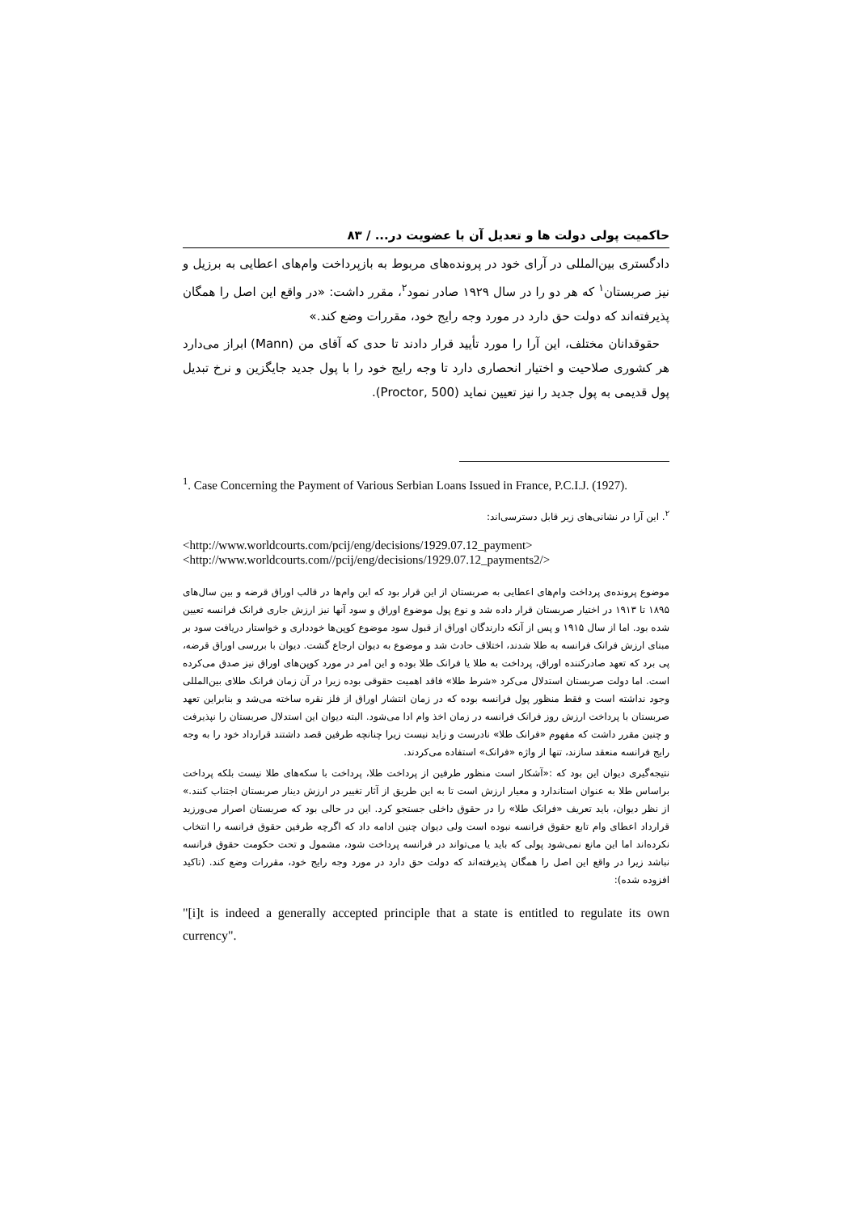حاکمیت پولی دولت ها و تعدیل آن با عضویت در... / ۸۳
دادگستری بین‌المللی در آرای خود در پرونده‌های مربوط به بازپرداخت وام‌های اعطایی به برزیل و نیز صربستان<sup>۱</sup> که هر دو را در سال ۱۹۲۹ صادر نمود<sup>۲</sup>، مقرر داشت: «در واقع این اصل را همگان پذیرفته‌اند که دولت حق دارد در مورد وجه رایج خود، مقررات وضع کند.»
حقوقدانان مختلف، این آرا را مورد تأیید قرار دادند تا حدی که آقای من (Mann) ابراز می‌دارد هر کشوری صلاحیت و اختیار انحصاری دارد تا وجه رایج خود را با پول جدید جایگزین و نرخ تبدیل پول قدیمی به پول جدید را نیز تعیین نماید (Proctor, 500).
<sup>1</sup>. Case Concerning the Payment of Various Serbian Loans Issued in France, P.C.I.J. (1927).
<sup>۲</sup>. این آرا در نشانی‌های زیر قابل دسترسی‌اند:
<http://www.worldcourts.com/pcij/eng/decisions/1929.07.12_payment>
<http://www.worldcourts.com//pcij/eng/decisions/1929.07.12_payments2/>
موضوع پرونده‌ی پرداخت وام‌های اعطایی به صربستان از این قرار بود که این وام‌ها در قالب اوراق قرضه و بین سال‌های ۱۸۹۵ تا ۱۹۱۳ در اختیار صربستان قرار داده شد و نوع پول موضوع اوراق و سود آنها نیز ارزش جاری فرانک فرانسه تعیین شده بود. اما از سال ۱۹۱۵ و پس از آنکه دارندگان اوراق از قبول سود موضوع کوپن‌ها خودداری و خواستار دریافت سود بر مبنای ارزش فرانک فرانسه به طلا شدند، اختلاف حادث شد و موضوع به دیوان ارجاع گشت. دیوان با بررسی اوراق قرضه، پی برد که تعهد صادرکننده اوراق، پرداخت به طلا یا فرانک طلا بوده و این امر در مورد کوپن‌های اوراق نیز صدق می‌کرده است. اما دولت صربستان استدلال می‌کرد «شرط طلا» فاقد اهمیت حقوقی بوده زیرا در آن زمان فرانک طلای بین‌المللی وجود نداشته است و فقط منظور پول فرانسه بوده که در زمان انتشار اوراق از فلز نقره ساخته می‌شد و بنابراین تعهد صربستان با پرداخت ارزش روز فرانک فرانسه در زمان اخذ وام ادا می‌شود. البته دیوان این استدلال صربستان را نپذیرفت و چنین مقرر داشت که مفهوم «فرانک طلا» نادرست و زاید نیست زیرا چنانچه طرفین قصد داشتند قرارداد خود را به وجه رایج فرانسه منعقد سازند، تنها از واژه «فرانک» استفاده می‌کردند.
نتیجه‌گیری دیوان این بود که :«آشکار است منظور طرفین از پرداخت طلا، پرداخت با سکه‌های طلا نیست بلکه پرداخت براساس طلا به عنوان استاندارد و معیار ارزش است تا به این طریق از آثار تغییر در ارزش دینار صربستان اجتناب کنند.» از نظر دیوان، باید تعریف «فرانک طلا» را در حقوق داخلی جستجو کرد. این در حالی بود که صربستان اصرار می‌ورزید قرارداد اعطای وام تابع حقوق فرانسه نبوده است ولی دیوان چنین ادامه داد که اگرچه طرفین حقوق فرانسه را انتخاب نکرده‌اند اما این مانع نمی‌شود پولی که باید یا می‌تواند در فرانسه پرداخت شود، مشمول و تحت حکومت حقوق فرانسه نباشد زیرا در واقع این اصل را همگان پذیرفته‌اند که دولت حق دارد در مورد وجه رایج خود، مقررات وضع کند. (تاکید افزوده شده):
"[i]t is indeed a generally accepted principle that a state is entitled to regulate its own currency".